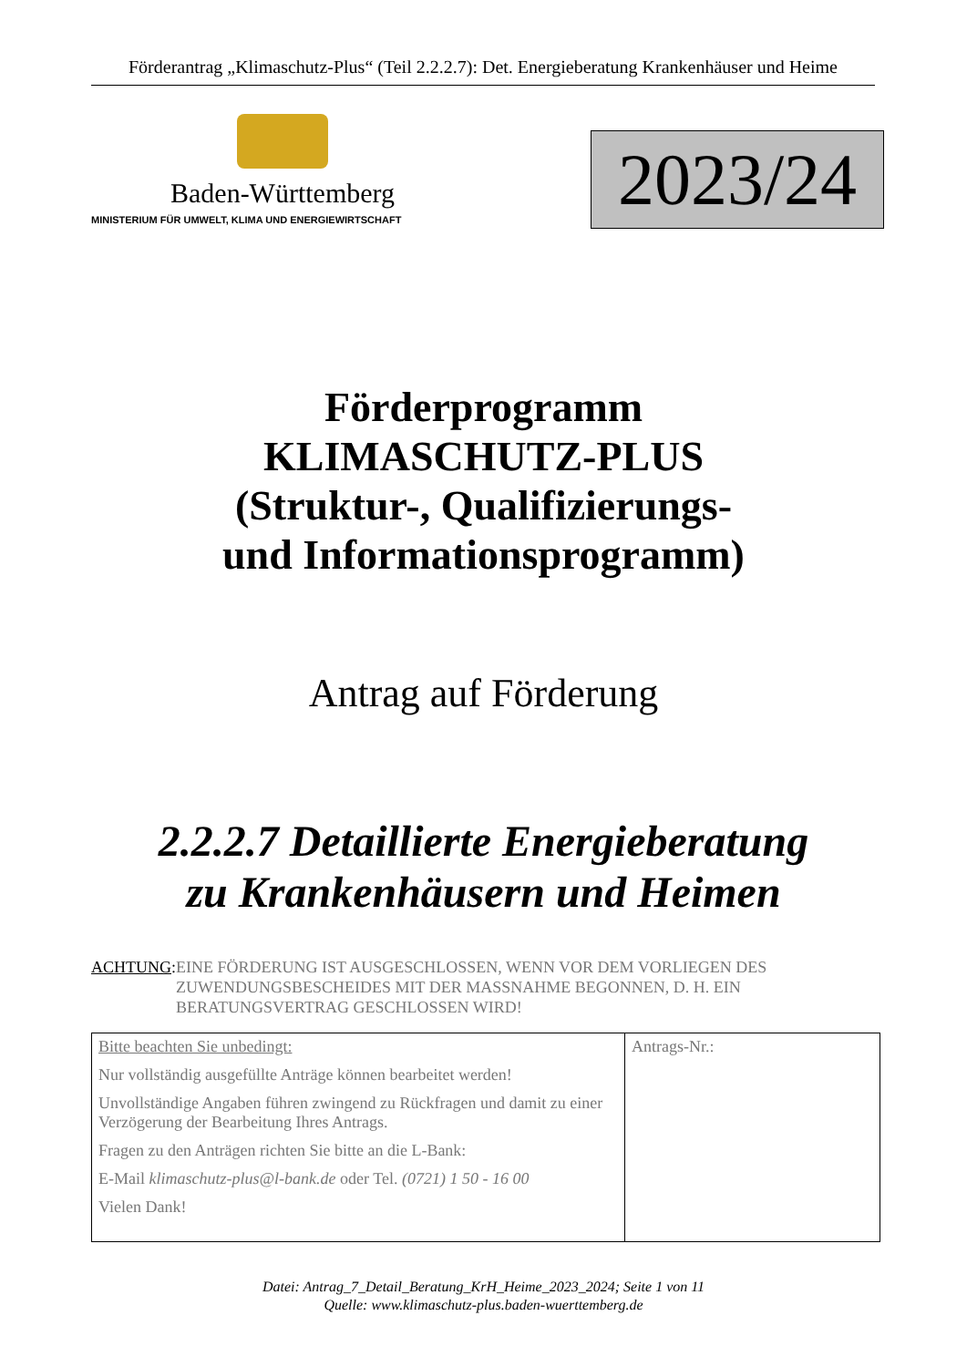Förderantrag „Klimaschutz-Plus“ (Teil 2.2.2.7): Det. Energieberatung Krankenhäuser und Heime
Baden-Württemberg
MINISTERIUM FÜR UMWELT, KLIMA UND ENERGIEWIRTSCHAFT
2023/24
Förderprogramm
KLIMASCHUTZ-PLUS
(Struktur-, Qualifizierungs-
und Informationsprogramm)
Antrag auf Förderung
2.2.2.7 Detaillierte Energieberatung
zu Krankenhäusern und Heimen
ACHTUNG: EINE FÖRDERUNG IST AUSGESCHLOSSEN, WENN VOR DEM VORLIEGEN DES ZUWENDUNGSBESCHEIDES MIT DER MASSNAHME BEGONNEN, D. H. EIN BERATUNGSVERTRAG GESCHLOSSEN WIRD!
| Bitte beachten Sie unbedingt: Nur vollständig ausgefüllte Anträge können bearbeitet werden! Unvollständige Angaben führen zwingend zu Rückfragen und damit zu einer Verzögerung der Bearbeitung Ihres Antrags. Fragen zu den Anträgen richten Sie bitte an die L-Bank: E-Mail klimaschutz-plus@l-bank.de oder Tel. (0721) 1 50 - 16 00 Vielen Dank! | Antrags-Nr.: |
Datei: Antrag_7_Detail_Beratung_KrH_Heime_2023_2024; Seite 1 von 11
Quelle: www.klimaschutz-plus.baden-wuerttemberg.de